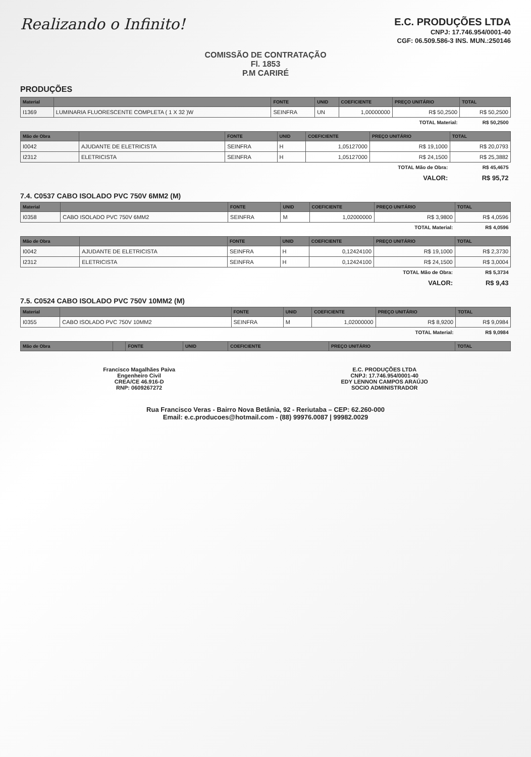Realizando o Infinito!
E.C. PRODUÇÕES LTDA
CNPJ: 17.746.954/0001-40
CGF: 06.509.586-3 INS. MUN.:250146
COMISSÃO DE CONTRATAÇÃO
Fl. 1853
P.M CARIRÉ
PRODUÇÕES
| Material | | FONTE | UNID | COEFICIENTE | PREÇO UNITÁRIO | TOTAL |
| --- | --- | --- | --- | --- | --- | --- |
| I1369 | LUMINARIA FLUORESCENTE COMPLETA ( 1 X 32 )W | SEINFRA | UN | 1,00000000 | R$ 50,2500 | R$ 50,2500 |
| TOTAL Material: | | | | | | R$ 50,2500 |
| Mão de Obra | | FONTE | UNID | COEFICIENTE | PREÇO UNITÁRIO | TOTAL |
| --- | --- | --- | --- | --- | --- | --- |
| I0042 | AJUDANTE DE ELETRICISTA | SEINFRA | H | 1,05127000 | R$ 19,1000 | R$ 20,0793 |
| I2312 | ELETRICISTA | SEINFRA | H | 1,05127000 | R$ 24,1500 | R$ 25,3882 |
| TOTAL Mão de Obra: | | | | | | R$ 45,4675 |
| VALOR: | | | | | | R$ 95,72 |
7.4. C0537 CABO ISOLADO PVC 750V 6MM2 (M)
| Material | | FONTE | UNID | COEFICIENTE | PREÇO UNITÁRIO | TOTAL |
| --- | --- | --- | --- | --- | --- | --- |
| I0358 | CABO ISOLADO PVC 750V 6MM2 | SEINFRA | M | 1,02000000 | R$ 3,9800 | R$ 4,0596 |
| TOTAL Material: | | | | | | R$ 4,0596 |
| Mão de Obra | | FONTE | UNID | COEFICIENTE | PREÇO UNITÁRIO | TOTAL |
| --- | --- | --- | --- | --- | --- | --- |
| I0042 | AJUDANTE DE ELETRICISTA | SEINFRA | H | 0,12424100 | R$ 19,1000 | R$ 2,3730 |
| I2312 | ELETRICISTA | SEINFRA | H | 0,12424100 | R$ 24,1500 | R$ 3,0004 |
| TOTAL Mão de Obra: | | | | | | R$ 5,3734 |
| VALOR: | | | | | | R$ 9,43 |
7.5. C0524 CABO ISOLADO PVC 750V 10MM2 (M)
| Material | | FONTE | UNID | COEFICIENTE | PREÇO UNITÁRIO | TOTAL |
| --- | --- | --- | --- | --- | --- | --- |
| I0355 | CABO ISOLADO PVC 750V 10MM2 | SEINFRA | M | 1,02000000 | R$ 8,9200 | R$ 9,0984 |
| TOTAL Material: | | | | | | R$ 9,0984 |
| Mão de Obra | | FONTE | UNID | COEFICIENTE | PREÇO UNITÁRIO | TOTAL |
| --- | --- | --- | --- | --- | --- | --- |
Francisco Magalhães Paiva
Engenheiro Civil
CREA/CE 46.916-D
RNP: 0609267272
E.C. PRODUÇÕES LTDA
CNPJ: 17.746.954/0001-40
EDY LENNON CAMPOS ARAÚJO
SOCIO ADMINISTRADOR
Rua Francisco Veras - Bairro Nova Betânia, 92 - Reriutaba – CEP: 62.260-000
Email: e.c.producoes@hotmail.com - (88) 99976.0087 | 99982.0029